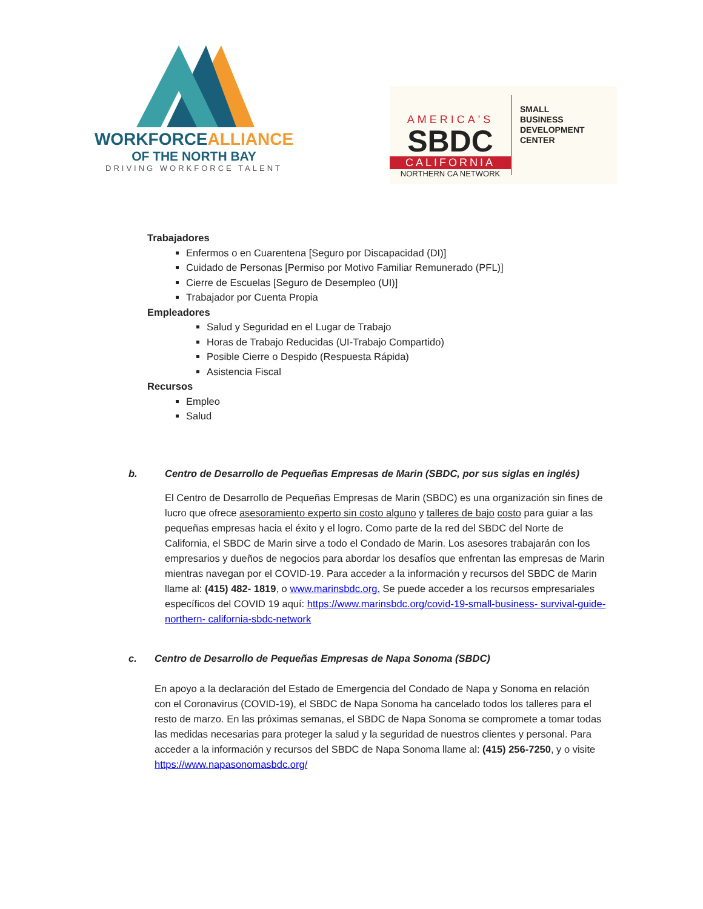WORKFORCEALLIANCE
OF THE NORTH BAY
DRIVING WORKFORCE TALENT
AMERICA'S
SBDC
CALIFORNIA
NORTHERN CA NETWORK
SMALL
BUSINESS
DEVELOPMENT
CENTER
Trabajadores
Enfermos o en Cuarentena [Seguro por Discapacidad (DI)]
Cuidado de Personas [Permiso por Motivo Familiar Remunerado (PFL)]
Cierre de Escuelas [Seguro de Desempleo (UI)]
Trabajador por Cuenta Propia
Empleadores
Salud y Seguridad en el Lugar de Trabajo
Horas de Trabajo Reducidas (UI-Trabajo Compartido)
Posible Cierre o Despido (Respuesta Rápida)
Asistencia Fiscal
Recursos
Empleo
Salud
b. Centro de Desarrollo de Pequeñas Empresas de Marin (SBDC, por sus siglas en inglés)
El Centro de Desarrollo de Pequeñas Empresas de Marin (SBDC) es una organización sin fines de lucro que ofrece asesoramiento experto sin costo alguno y talleres de bajo costo para guiar a las pequeñas empresas hacia el éxito y el logro. Como parte de la red del SBDC del Norte de California, el SBDC de Marin sirve a todo el Condado de Marin. Los asesores trabajarán con los empresarios y dueños de negocios para abordar los desafíos que enfrentan las empresas de Marin mientras navegan por el COVID-19. Para acceder a la información y recursos del SBDC de Marin llame al: (415) 482- 1819, o www.marinsbdc.org. Se puede acceder a los recursos empresariales específicos del COVID 19 aquí: https://www.marinsbdc.org/covid-19-small-business- survival-guide-northern- california-sbdc-network
c. Centro de Desarrollo de Pequeñas Empresas de Napa Sonoma (SBDC)
En apoyo a la declaración del Estado de Emergencia del Condado de Napa y Sonoma en relación con el Coronavirus (COVID-19), el SBDC de Napa Sonoma ha cancelado todos los talleres para el resto de marzo. En las próximas semanas, el SBDC de Napa Sonoma se compromete a tomar todas las medidas necesarias para proteger la salud y la seguridad de nuestros clientes y personal. Para acceder a la información y recursos del SBDC de Napa Sonoma llame al: (415) 256-7250, y o visite https://www.napasonomasbdc.org/